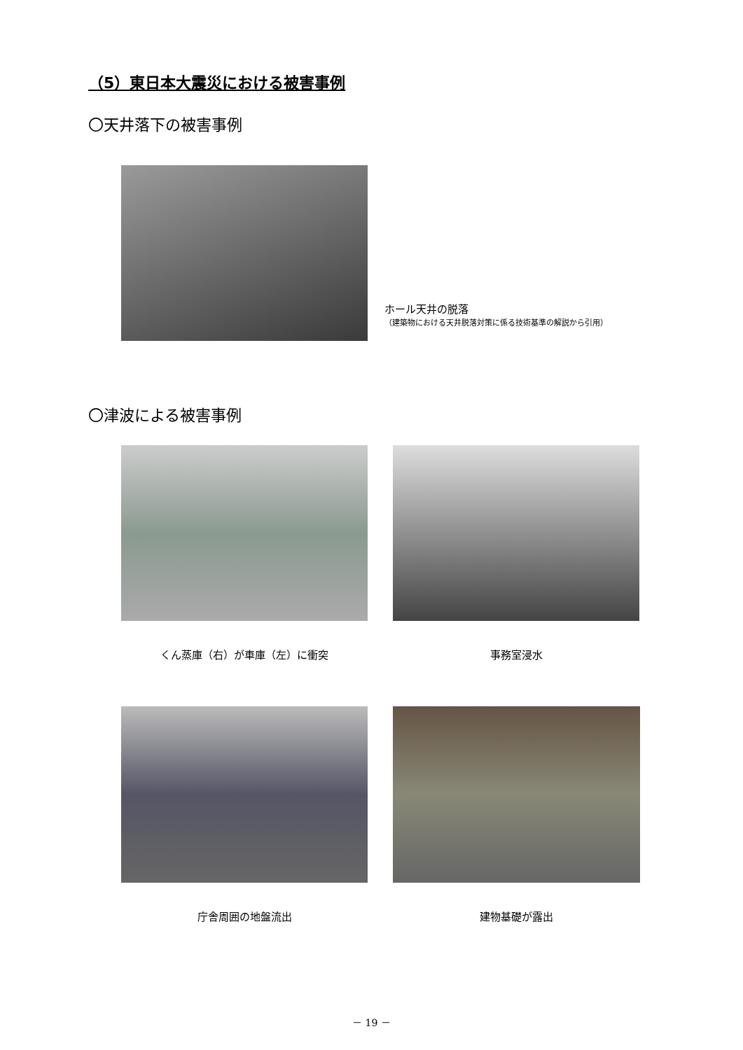（5）東日本大震災における被害事例
〇天井落下の被害事例
ホール天井の脱落
（建築物における天井脱落対策に係る技術基準の解説から引用）
〇津波による被害事例
くん蒸庫（右）が車庫（左）に衝突 事務室浸水
庁舎周囲の地盤流出 建物基礎が露出
－ 19 －